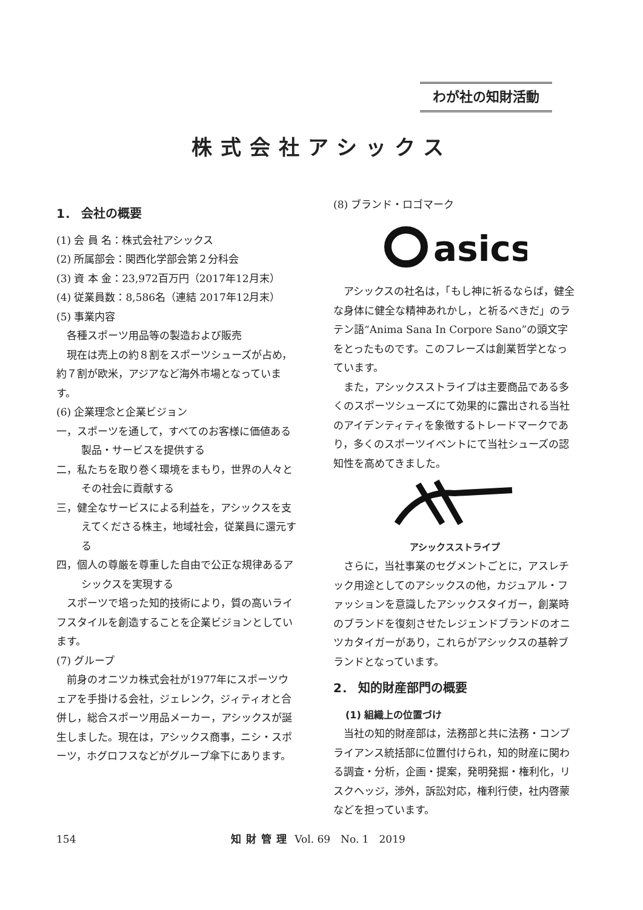わが社の知財活動
株式会社アシックス
1． 会社の概要
(1) 会 員 名：株式会社アシックス
(2) 所属部会：関西化学部会第２分科会
(3) 資 本 金：23,972百万円（2017年12月末）
(4) 従業員数：8,586名（連結 2017年12月末）
(5) 事業内容
各種スポーツ用品等の製造および販売
現在は売上の約８割をスポーツシューズが占め，約７割が欧米，アジアなど海外市場となっています。
(6) 企業理念と企業ビジョン
一，スポーツを通して，すべてのお客様に価値ある製品・サービスを提供する
二，私たちを取り巻く環境をまもり，世界の人々とその社会に貢献する
三，健全なサービスによる利益を，アシックスを支えてくださる株主，地域社会，従業員に還元する
四，個人の尊厳を尊重した自由で公正な規律あるアシックスを実現する
スポーツで培った知的技術により，質の高いライフスタイルを創造することを企業ビジョンとしています。
(7) グループ
前身のオニツカ株式会社が1977年にスポーツウェアを手掛ける会社，ジェレンク，ジィティオと合併し，総合スポーツ用品メーカー，アシックスが誕生しました。現在は，アシックス商事，ニシ・スポーツ，ホグロフスなどがグループ傘下にあります。
(8) ブランド・ロゴマーク
asics
アシックスの社名は，「もし神に祈るならば，健全な身体に健全な精神あれかし，と祈るべきだ」のラテン語“Anima Sana In Corpore Sano”の頭文字をとったものです。このフレーズは創業哲学となっています。
また，アシックスストライプは主要商品である多くのスポーツシューズにて効果的に露出される当社のアイデンティティを象徴するトレードマークであり，多くのスポーツイベントにて当社シューズの認知性を高めてきました。
アシックスストライプ
さらに，当社事業のセグメントごとに，アスレチック用途としてのアシックスの他，カジュアル・ファッションを意識したアシックスタイガー，創業時のブランドを復刻させたレジェンドブランドのオニツカタイガーがあり，これらがアシックスの基幹ブランドとなっています。
2． 知的財産部門の概要
(1) 組織上の位置づけ
当社の知的財産部は，法務部と共に法務・コンプライアンス統括部に位置付けられ，知的財産に関わる調査・分析，企画・提案，発明発掘・権利化，リスクヘッジ，渉外，訴訟対応，権利行使，社内啓蒙などを担っています。
154 知財管理 Vol. 69　No. 1　2019